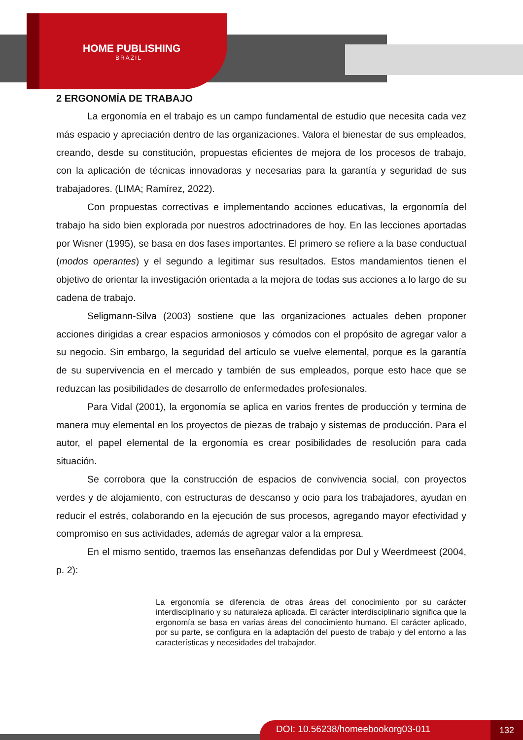HOME PUBLISHING
BRAZIL
2 ERGONOMÍA DE TRABAJO
La ergonomía en el trabajo es un campo fundamental de estudio que necesita cada vez más espacio y apreciación dentro de las organizaciones. Valora el bienestar de sus empleados, creando, desde su constitución, propuestas eficientes de mejora de los procesos de trabajo, con la aplicación de técnicas innovadoras y necesarias para la garantía y seguridad de sus trabajadores. (LIMA; Ramírez, 2022).
Con propuestas correctivas e implementando acciones educativas, la ergonomía del trabajo ha sido bien explorada por nuestros adoctrinadores de hoy. En las lecciones aportadas por Wisner (1995), se basa en dos fases importantes. El primero se refiere a la base conductual (modos operantes) y el segundo a legitimar sus resultados. Estos mandamientos tienen el objetivo de orientar la investigación orientada a la mejora de todas sus acciones a lo largo de su cadena de trabajo.
Seligmann-Silva (2003) sostiene que las organizaciones actuales deben proponer acciones dirigidas a crear espacios armoniosos y cómodos con el propósito de agregar valor a su negocio. Sin embargo, la seguridad del artículo se vuelve elemental, porque es la garantía de su supervivencia en el mercado y también de sus empleados, porque esto hace que se reduzcan las posibilidades de desarrollo de enfermedades profesionales.
Para Vidal (2001), la ergonomía se aplica en varios frentes de producción y termina de manera muy elemental en los proyectos de piezas de trabajo y sistemas de producción. Para el autor, el papel elemental de la ergonomía es crear posibilidades de resolución para cada situación.
Se corrobora que la construcción de espacios de convivencia social, con proyectos verdes y de alojamiento, con estructuras de descanso y ocio para los trabajadores, ayudan en reducir el estrés, colaborando en la ejecución de sus procesos, agregando mayor efectividad y compromiso en sus actividades, además de agregar valor a la empresa.
En el mismo sentido, traemos las enseñanzas defendidas por Dul y Weerdmeest (2004, p. 2):
La ergonomía se diferencia de otras áreas del conocimiento por su carácter interdisciplinario y su naturaleza aplicada. El carácter interdisciplinario significa que la ergonomía se basa en varias áreas del conocimiento humano. El carácter aplicado, por su parte, se configura en la adaptación del puesto de trabajo y del entorno a las características y necesidades del trabajador.
DOI: 10.56238/homeebookorg03-011 132